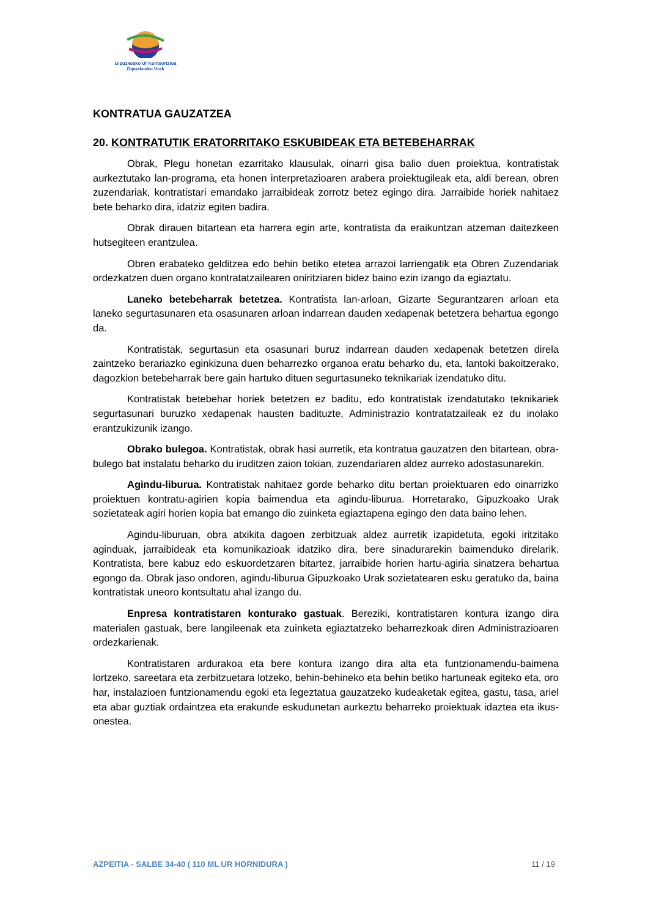Gipuzkoako Ur Kontsortzioa
Gipuzkoako Urak
KONTRATUA GAUZATZEA
20. KONTRATUTIK ERATORRITAKO ESKUBIDEAK ETA BETEBEHARRAK
Obrak, Plegu honetan ezarritako klausulak, oinarri gisa balio duen proiektua, kontratistak aurkeztutako lan-programa, eta honen interpretazioaren arabera proiektugileak eta, aldi berean, obren zuzendariak, kontratistari emandako jarraibideak zorrotz betez egingo dira. Jarraibide horiek nahitaez bete beharko dira, idatziz egiten badira.
Obrak dirauen bitartean eta harrera egin arte, kontratista da eraikuntzan atzeman daitezkeen hutsegiteen erantzulea.
Obren erabateko gelditzea edo behin betiko etetea arrazoi larriengatik eta Obren Zuzendariak ordezkatzen duen organo kontratatzailearen oniritziaren bidez baino ezin izango da egiaztatu.
Laneko betebeharrak betetzea. Kontratista lan-arloan, Gizarte Segurantzaren arloan eta laneko segurtasunaren eta osasunaren arloan indarrean dauden xedapenak betetzera behartua egongo da.
Kontratistak, segurtasun eta osasunari buruz indarrean dauden xedapenak betetzen direla zaintzeko berariazko eginkizuna duen beharrezko organoa eratu beharko du, eta, lantoki bakoitzerako, dagozkion betebeharrak bere gain hartuko dituen segurtasuneko teknikariak izendatuko ditu.
Kontratistak betebehar horiek betetzen ez baditu, edo kontratistak izendatutako teknikariek segurtasunari buruzko xedapenak hausten badituzte, Administrazio kontratatzaileak ez du inolako erantzukizunik izango.
Obrako bulegoa. Kontratistak, obrak hasi aurretik, eta kontratua gauzatzen den bitartean, obra-bulego bat instalatu beharko du iruditzen zaion tokian, zuzendariaren aldez aurreko adostasunarekin.
Agindu-liburua. Kontratistak nahitaez gorde beharko ditu bertan proiektuaren edo oinarrizko proiektuen kontratu-agirien kopia baimendua eta agindu-liburua. Horretarako, Gipuzkoako Urak sozietateak agiri horien kopia bat emango dio zuinketa egiaztapena egingo den data baino lehen.
Agindu-liburuan, obra atxikita dagoen zerbitzuak aldez aurretik izapidetuta, egoki iritzitako aginduak, jarraibideak eta komunikazioak idatziko dira, bere sinadurarekin baimenduko direlarik. Kontratista, bere kabuz edo eskuordetzaren bitartez, jarraibide horien hartu-agiria sinatzera behartua egongo da. Obrak jaso ondoren, agindu-liburua Gipuzkoako Urak sozietatearen esku geratuko da, baina kontratistak uneoro kontsultatu ahal izango du.
Enpresa kontratistaren konturako gastuak. Bereziki, kontratistaren kontura izango dira materialen gastuak, bere langileenak eta zuinketa egiaztatzeko beharrezkoak diren Administrazioaren ordezkarienak.
Kontratistaren ardurakoa eta bere kontura izango dira alta eta funtzionamendu-baimena lortzeko, sareetara eta zerbitzuetara lotzeko, behin-behineko eta behin betiko hartuneak egiteko eta, oro har, instalazioen funtzionamendu egoki eta legeztatua gauzatzeko kudeaketak egitea, gastu, tasa, ariel eta abar guztiak ordaintzea eta erakunde eskudunetan aurkeztu beharreko proiektuak idaztea eta ikus-onestea.
AZPEITIA - SALBE 34-40 ( 110 ML UR HORNIDURA ) 11 / 19